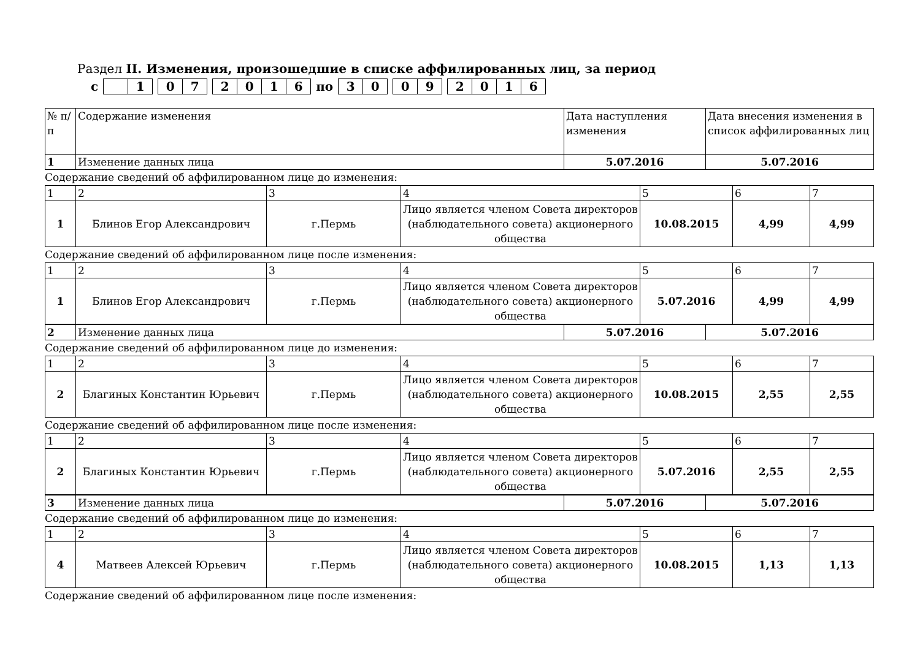Раздел II. Изменения, произошедшие в списке аффилированных лиц, за период
с 1 07 2016 по 30 09 2016
| № п/п | Содержание изменения | Дата наступления изменения | Дата внесения изменения в список аффилированных лиц |
| --- | --- | --- | --- |
| 1 | Изменение данных лица | 5.07.2016 | 5.07.2016 |
Содержание сведений об аффилированном лице до изменения:
| 1 | 2 | 3 | 4 | 5 | 6 | 7 |
| 1 | Блинов Егор Александрович | г.Пермь | Лицо является членом Совета директоров (наблюдательного совета) акционерного общества | 10.08.2015 | 4,99 | 4,99 |
Содержание сведений об аффилированном лице после изменения:
| 1 | 2 | 3 | 4 | 5 | 6 | 7 |
| 1 | Блинов Егор Александрович | г.Пермь | Лицо является членом Совета директоров (наблюдательного совета) акционерного общества | 5.07.2016 | 4,99 | 4,99 |
| 2 | Изменение данных лица | 5.07.2016 | 5.07.2016 |
Содержание сведений об аффилированном лице до изменения:
| 1 | 2 | 3 | 4 | 5 | 6 | 7 |
| 2 | Благиных Константин Юрьевич | г.Пермь | Лицо является членом Совета директоров (наблюдательного совета) акционерного общества | 10.08.2015 | 2,55 | 2,55 |
Содержание сведений об аффилированном лице после изменения:
| 1 | 2 | 3 | 4 | 5 | 6 | 7 |
| 2 | Благиных Константин Юрьевич | г.Пермь | Лицо является членом Совета директоров (наблюдательного совета) акционерного общества | 5.07.2016 | 2,55 | 2,55 |
| 3 | Изменение данных лица | 5.07.2016 | 5.07.2016 |
Содержание сведений об аффилированном лице до изменения:
| 1 | 2 | 3 | 4 | 5 | 6 | 7 |
| 4 | Матвеев Алексей Юрьевич | г.Пермь | Лицо является членом Совета директоров (наблюдательного совета) акционерного общества | 10.08.2015 | 1,13 | 1,13 |
Содержание сведений об аффилированном лице после изменения: